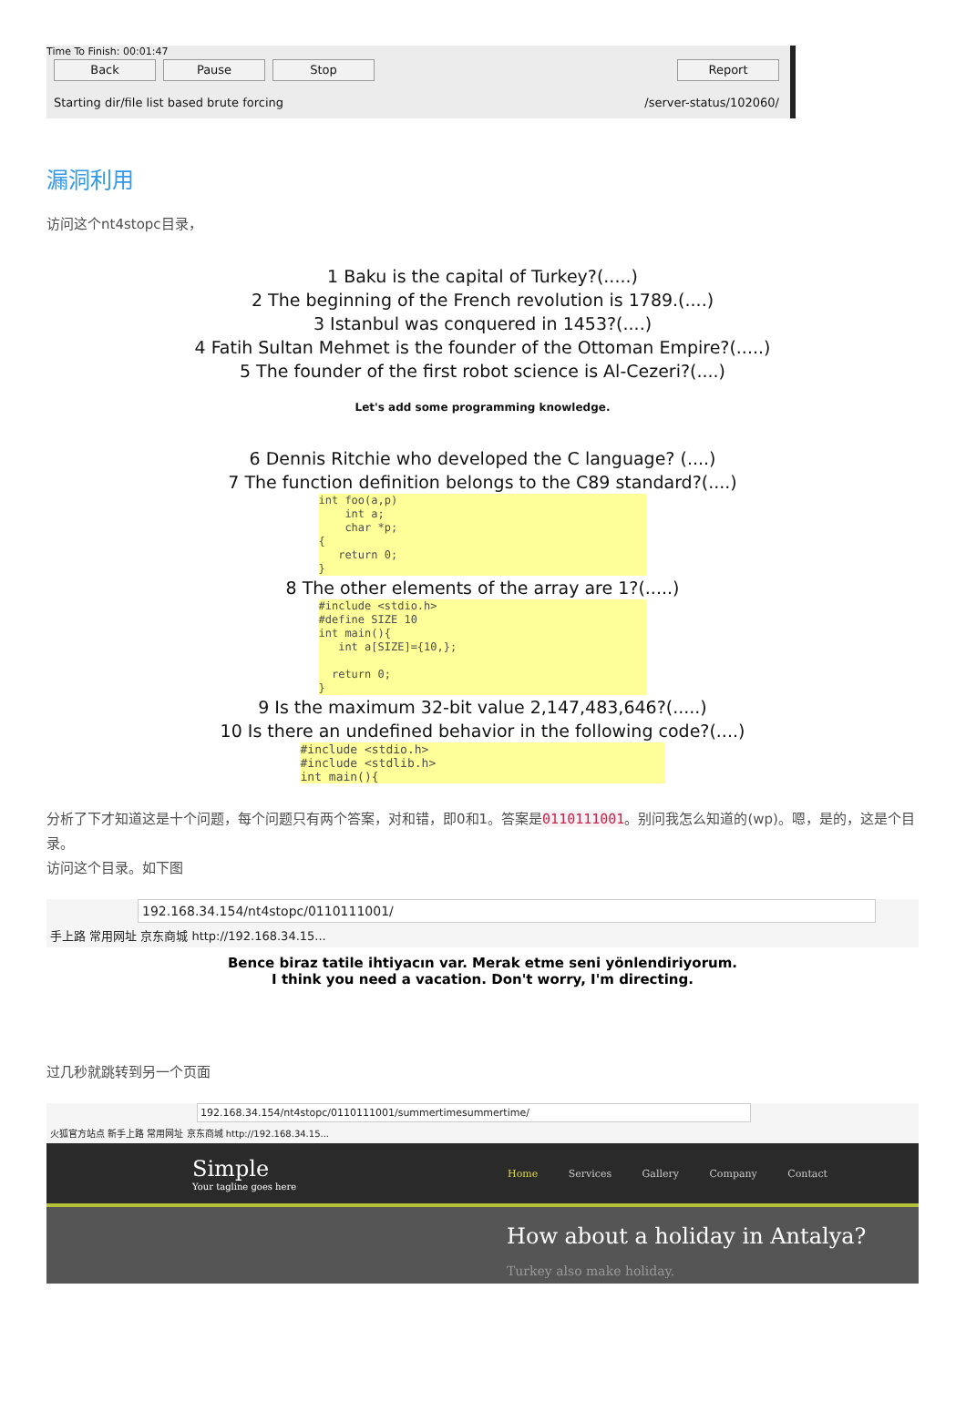Time To Finish: 00:01:47
Back Pause Stop Report
Starting dir/file list based brute forcing /server-status/102060/
漏洞利用
访问这个nt4stopc目录，
1 Baku is the capital of Turkey?(.....)
2 The beginning of the French revolution is 1789.(....)
3 Istanbul was conquered in 1453?(....)
4 Fatih Sultan Mehmet is the founder of the Ottoman Empire?(.....)
5 The founder of the first robot science is Al-Cezeri?(....)
Let's add some programming knowledge.
6 Dennis Ritchie who developed the C language? (....)
7 The function definition belongs to the C89 standard?(....)
int foo(a,p) int a; char *p; { return 0; }
8 The other elements of the array are 1?(.....)
#include <stdio.h> #define SIZE 10 int main(){ int a[SIZE]={10,}; return 0; }
9 Is the maximum 32-bit value 2,147,483,646?(.....)
10 Is there an undefined behavior in the following code?(....)
#include <stdio.h> #include <stdlib.h> int main(){
分析了下才知道这是十个问题，每个问题只有两个答案，对和错，即0和1。答案是0110111001。别问我怎么知道的(wp)。嗯，是的，这是个目录。
访问这个目录。如下图
192.168.34.154/nt4stopc/0110111001/
手上路 常用网址 京东商城 http://192.168.34.15...
Bence biraz tatile ihtiyacın var. Merak etme seni yönlendiriyorum.
I think you need a vacation. Don't worry, I'm directing.
过几秒就跳转到另一个页面
192.168.34.154/nt4stopc/0110111001/summertimesummertime/
火狐官方站点 新手上路 常用网址 京东商城 http://192.168.34.15...
Simple
Your tagline goes here
Home Services Gallery Company Contact
How about a holiday in Antalya?
Turkey also make holiday.